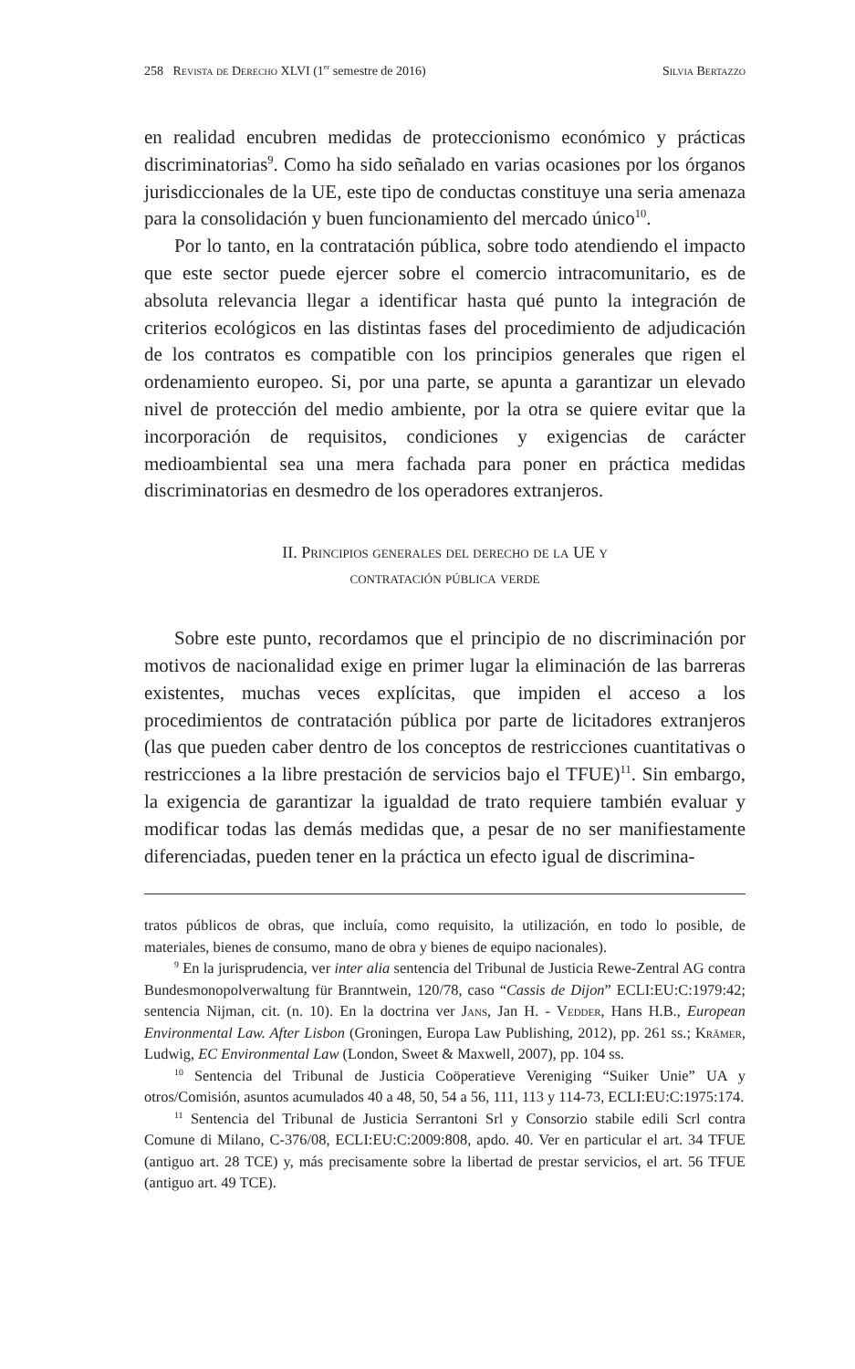258 Revista de Derecho XLVI (1<sup>er</sup> semestre de 2016) Silvia Bertazzo
en realidad encubren medidas de proteccionismo económico y prácticas discriminatorias<sup>9</sup>. Como ha sido señalado en varias ocasiones por los órganos jurisdiccionales de la UE, este tipo de conductas constituye una seria amenaza para la consolidación y buen funcionamiento del mercado único<sup>10</sup>.
Por lo tanto, en la contratación pública, sobre todo atendiendo el impacto que este sector puede ejercer sobre el comercio intracomunitario, es de absoluta relevancia llegar a identificar hasta qué punto la integración de criterios ecológicos en las distintas fases del procedimiento de adjudicación de los contratos es compatible con los principios generales que rigen el ordenamiento europeo. Si, por una parte, se apunta a garantizar un elevado nivel de protección del medio ambiente, por la otra se quiere evitar que la incorporación de requisitos, condiciones y exigencias de carácter medioambiental sea una mera fachada para poner en práctica medidas discriminatorias en desmedro de los operadores extranjeros.
II. Principios generales del derecho de la UE y
contratación pública verde
Sobre este punto, recordamos que el principio de no discriminación por motivos de nacionalidad exige en primer lugar la eliminación de las barreras existentes, muchas veces explícitas, que impiden el acceso a los procedimientos de contratación pública por parte de licitadores extranjeros (las que pueden caber dentro de los conceptos de restricciones cuantitativas o restricciones a la libre prestación de servicios bajo el TFUE)<sup>11</sup>. Sin embargo, la exigencia de garantizar la igualdad de trato requiere también evaluar y modificar todas las demás medidas que, a pesar de no ser manifiestamente diferenciadas, pueden tener en la práctica un efecto igual de discrimina-
tratos públicos de obras, que incluía, como requisito, la utilización, en todo lo posible, de materiales, bienes de consumo, mano de obra y bienes de equipo nacionales).
<sup>9</sup> En la jurisprudencia, ver inter alia sentencia del Tribunal de Justicia Rewe-Zentral AG contra Bundesmonopolverwaltung für Branntwein, 120/78, caso “Cassis de Dijon” ECLI:EU:C:1979:42; sentencia Nijman, cit. (n. 10). En la doctrina ver Jans, Jan H. - Vedder, Hans H.B., European Environmental Law. After Lisbon (Groningen, Europa Law Publishing, 2012), pp. 261 ss.; Krämer, Ludwig, EC Environmental Law (London, Sweet & Maxwell, 2007), pp. 104 ss.
<sup>10</sup> Sentencia del Tribunal de Justicia Coöperatieve Vereniging “Suiker Unie” UA y otros/Comisión, asuntos acumulados 40 a 48, 50, 54 a 56, 111, 113 y 114-73, ECLI:EU:C:1975:174.
<sup>11</sup> Sentencia del Tribunal de Justicia Serrantoni Srl y Consorzio stabile edili Scrl contra Comune di Milano, C-376/08, ECLI:EU:C:2009:808, apdo. 40. Ver en particular el art. 34 TFUE (antiguo art. 28 TCE) y, más precisamente sobre la libertad de prestar servicios, el art. 56 TFUE (antiguo art. 49 TCE).